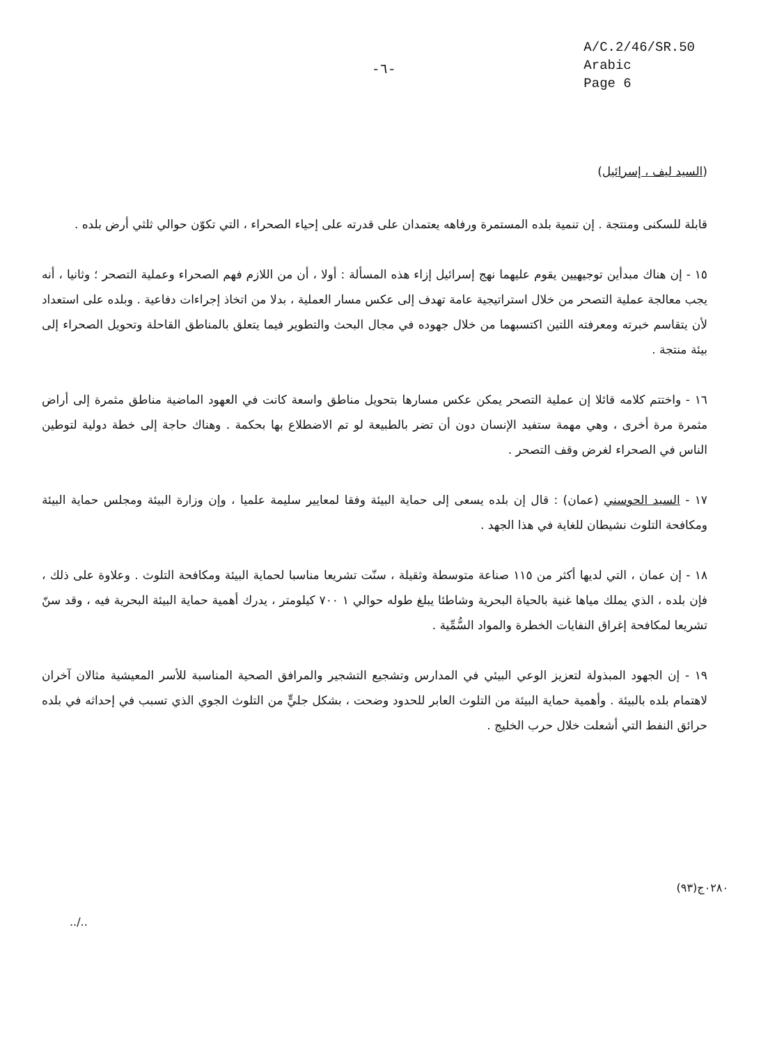-٦-
A/C.2/46/SR.50
Arabic
Page 6
(السيد ليف ، إسرائيل)
قابلة للسكنى ومنتجة . إن تنمية بلده المستمرة ورفاهه يعتمدان على قدرته على إحياء الصحراء ، التي تكوّن حوالي ثلثي أرض بلده .
١٥ - إن هناك مبدأين توجيهيين يقوم عليهما نهج إسرائيل إزاء هذه المسألة : أولا ، أن من اللازم فهم الصحراء وعملية التصحر ؛ وثانيا ، أنه يجب معالجة عملية التصحر من خلال استراتيجية عامة تهدف إلى عكس مسار العملية ، بدلا من اتخاذ إجراءات دفاعية . وبلده على استعداد لأن يتقاسم خبرته ومعرفته اللتين اكتسبهما من خلال جهوده في مجال البحث والتطوير فيما يتعلق بالمناطق القاحلة وتحويل الصحراء إلى بيئة منتجة .
١٦ - واختتم كلامه قائلا إن عملية التصحر يمكن عكس مسارها بتحويل مناطق واسعة كانت في العهود الماضية مناطق مثمرة إلى أراض مثمرة مرة أخرى ، وهي مهمة ستفيد الإنسان دون أن تضر بالطبيعة لو تم الاضطلاع بها بحكمة . وهناك حاجة إلى خطة دولية لتوطين الناس في الصحراء لغرض وقف التصحر .
١٧ - السيد الحوسني (عمان) : قال إن بلده يسعى إلى حماية البيئة وفقا لمعايير سليمة علميا ، وإن وزارة البيئة ومجلس حماية البيئة ومكافحة التلوث نشيطان للغاية في هذا الجهد .
١٨ - إن عمان ، التي لديها أكثر من ١١٥ صناعة متوسطة وثقيلة ، سنّت تشريعا مناسبا لحماية البيئة ومكافحة التلوث . وعلاوة على ذلك ، فإن بلده ، الذي يملك مياها غنية بالحياة البحرية وشاطئا يبلغ طوله حوالي ١ ٧٠٠ كيلومتر ، يدرك أهمية حماية البيئة البحرية فيه ، وقد سنّ تشريعا لمكافحة إغراق النفايات الخطرة والمواد السُّمِّية .
١٩ - إن الجهود المبذولة لتعزيز الوعي البيئي في المدارس وتشجيع التشجير والمرافق الصحية المناسبة للأسر المعيشية مثالان آخران لاهتمام بلده بالبيئة . وأهمية حماية البيئة من التلوث العابر للحدود وضحت ، بشكل جليٍّ من التلوث الجوي الذي تسبب في إحداثه في بلده حرائق النفط التي أشعلت خلال حرب الخليج .
٠٢٨٠ج(٩٣)
../..